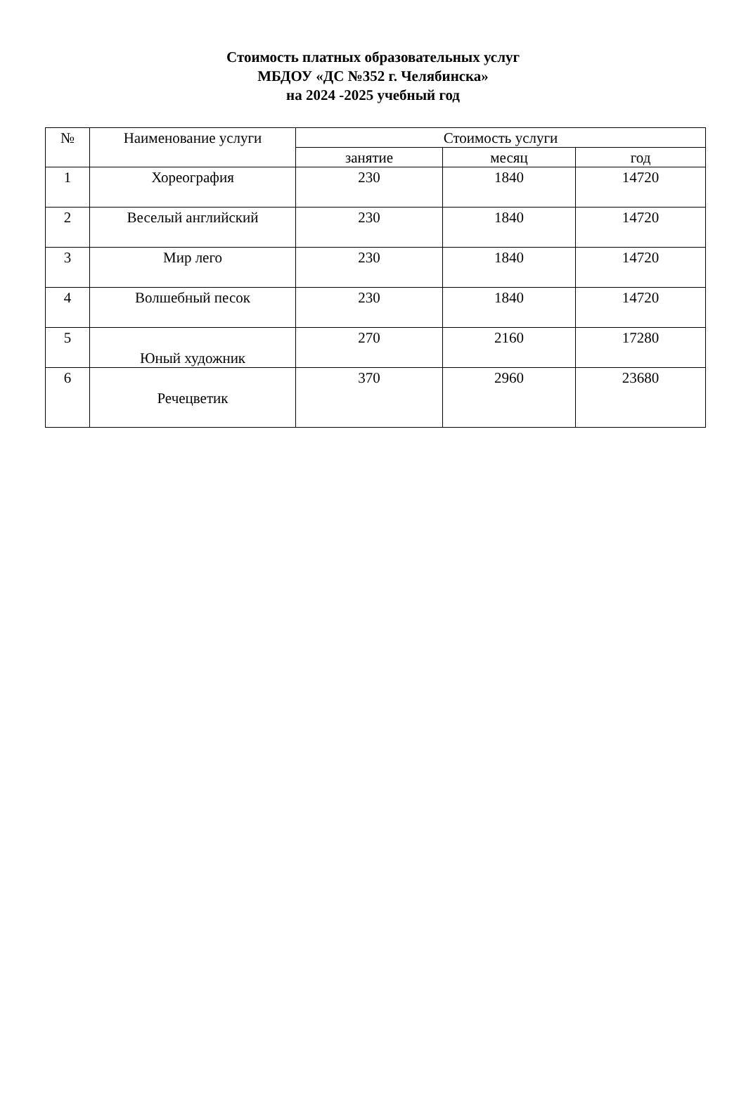Стоимость платных образовательных услуг
МБДОУ «ДС №352 г. Челябинска»
на 2024 -2025 учебный год
| № | Наименование услуги | Стоимость услуги | | |
| --- | --- | --- | --- | --- |
| | | занятие | месяц | год |
| 1 | Хореография | 230 | 1840 | 14720 |
| 2 | Веселый английский | 230 | 1840 | 14720 |
| 3 | Мир лего | 230 | 1840 | 14720 |
| 4 | Волшебный песок | 230 | 1840 | 14720 |
| 5 | Юный художник | 270 | 2160 | 17280 |
| 6 | Речецветик | 370 | 2960 | 23680 |